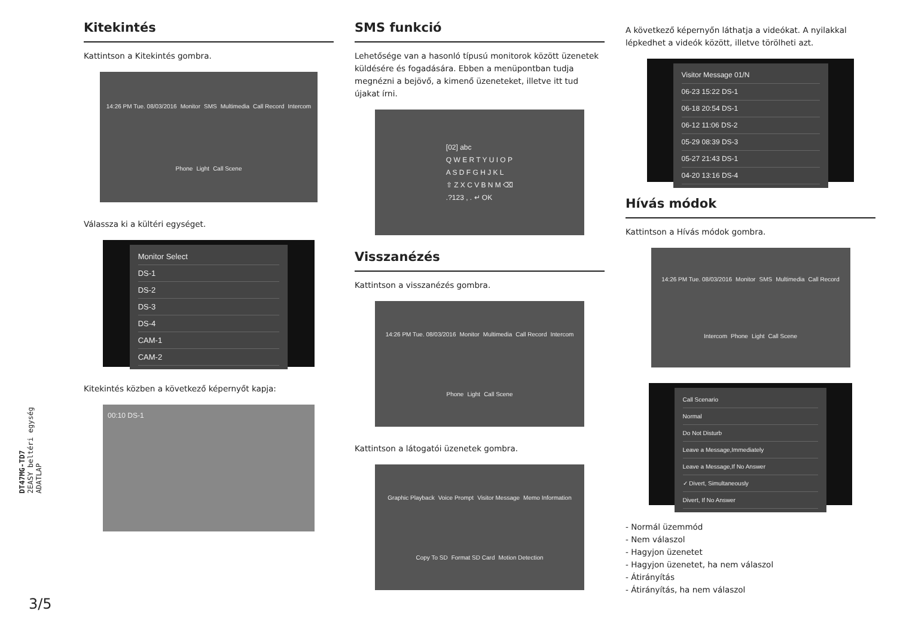DT47MG-TD7
2EASY beltéri egység
ADATLAP
3/5
Kitekintés
Kattintson a Kitekintés gombra.
14:26 PM Tue. 08/03/2016 Monitor SMS Multimedia Call Record Intercom Phone Light Call Scene
Válassza ki a kültéri egységet.
Monitor Select
DS-1
DS-2
DS-3
DS-4
CAM-1
CAM-2
Kitekintés közben a következő képernyőt kapja:
00:10 DS-1
SMS funkció
Lehetősége van a hasonló típusú monitorok között üzenetek küldésére és fogadására. Ebben a menüpontban tudja megnézni a bejövő, a kimenő üzeneteket, illetve itt tud újakat írni.
[02] abc
Q W E R T Y U I O P
A S D F G H J K L
⇧ Z X C V B N M ⌫
.?123 , . ↵ OK
Visszanézés
Kattintson a visszanézés gombra.
14:26 PM Tue. 08/03/2016 Monitor Multimedia Call Record Intercom Phone Light Call Scene
Kattintson a látogatói üzenetek gombra.
Graphic Playback Voice Prompt Visitor Message Memo Information Copy To SD Format SD Card Motion Detection
A következő képernyőn láthatja a videókat. A nyilakkal lépkedhet a videók között, illetve törölheti azt.
Visitor Message 01/N
06-23 15:22 DS-1
06-18 20:54 DS-1
06-12 11:06 DS-2
05-29 08:39 DS-3
05-27 21:43 DS-1
04-20 13:16 DS-4
Hívás módok
Kattintson a Hívás módok gombra.
14:26 PM Tue. 08/03/2016 Monitor SMS Multimedia Call Record Intercom Phone Light Call Scene
Call Scenario
Normal
Do Not Disturb
Leave a Message,Immediately
Leave a Message,If No Answer
✓ Divert, Simultaneously
Divert, If No Answer
- Normál üzemmód
- Nem válaszol
- Hagyjon üzenetet
- Hagyjon üzenetet, ha nem válaszol
- Átirányítás
- Átirányítás, ha nem válaszol